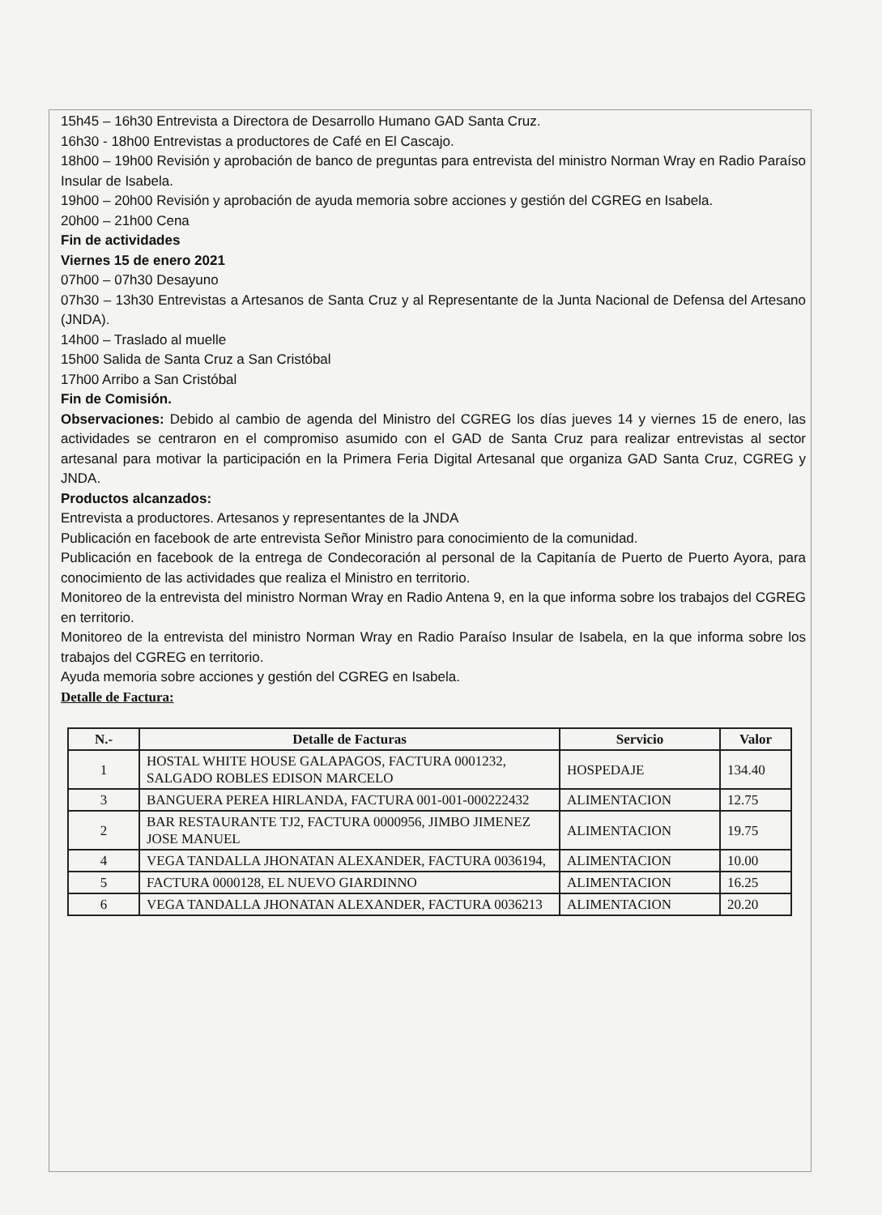15h45 – 16h30 Entrevista a Directora de Desarrollo Humano GAD Santa Cruz.
16h30 - 18h00 Entrevistas a productores de Café en El Cascajo.
18h00 – 19h00 Revisión y aprobación de banco de preguntas para entrevista del ministro Norman Wray en Radio Paraíso Insular de Isabela.
19h00 – 20h00 Revisión y aprobación de ayuda memoria sobre acciones y gestión del CGREG en Isabela.
20h00 – 21h00 Cena
Fin de actividades
Viernes 15 de enero 2021
07h00 – 07h30 Desayuno
07h30 – 13h30 Entrevistas a Artesanos de Santa Cruz y al Representante de la Junta Nacional de Defensa del Artesano (JNDA).
14h00 – Traslado al muelle
15h00 Salida de Santa Cruz a San Cristóbal
17h00 Arribo a San Cristóbal
Fin de Comisión.
Observaciones: Debido al cambio de agenda del Ministro del CGREG los días jueves 14 y viernes 15 de enero, las actividades se centraron en el compromiso asumido con el GAD de Santa Cruz para realizar entrevistas al sector artesanal para motivar la participación en la Primera Feria Digital Artesanal que organiza GAD Santa Cruz, CGREG y JNDA.
Productos alcanzados:
Entrevista a productores. Artesanos y representantes de la JNDA
Publicación en facebook de arte entrevista Señor Ministro para conocimiento de la comunidad.
Publicación en facebook de la entrega de Condecoración al personal de la Capitanía de Puerto de Puerto Ayora, para conocimiento de las actividades que realiza el Ministro en territorio.
Monitoreo de la entrevista del ministro Norman Wray en Radio Antena 9, en la que informa sobre los trabajos del CGREG en territorio.
Monitoreo de la entrevista del ministro Norman Wray en Radio Paraíso Insular de Isabela, en la que informa sobre los trabajos del CGREG en territorio.
Ayuda memoria sobre acciones y gestión del CGREG en Isabela.
Detalle de Factura:
| N.- | Detalle de Facturas | Servicio | Valor |
| --- | --- | --- | --- |
| 1 | HOSTAL WHITE HOUSE GALAPAGOS, FACTURA 0001232, SALGADO ROBLES EDISON MARCELO | HOSPEDAJE | 134.40 |
| 3 | BANGUERA PEREA HIRLANDA, FACTURA 001-001-000222432 | ALIMENTACION | 12.75 |
| 2 | BAR RESTAURANTE TJ2, FACTURA 0000956, JIMBO JIMENEZ JOSE MANUEL | ALIMENTACION | 19.75 |
| 4 | VEGA TANDALLA JHONATAN ALEXANDER, FACTURA 0036194, | ALIMENTACION | 10.00 |
| 5 | FACTURA 0000128, EL NUEVO GIARDINNO | ALIMENTACION | 16.25 |
| 6 | VEGA TANDALLA JHONATAN ALEXANDER, FACTURA 0036213 | ALIMENTACION | 20.20 |